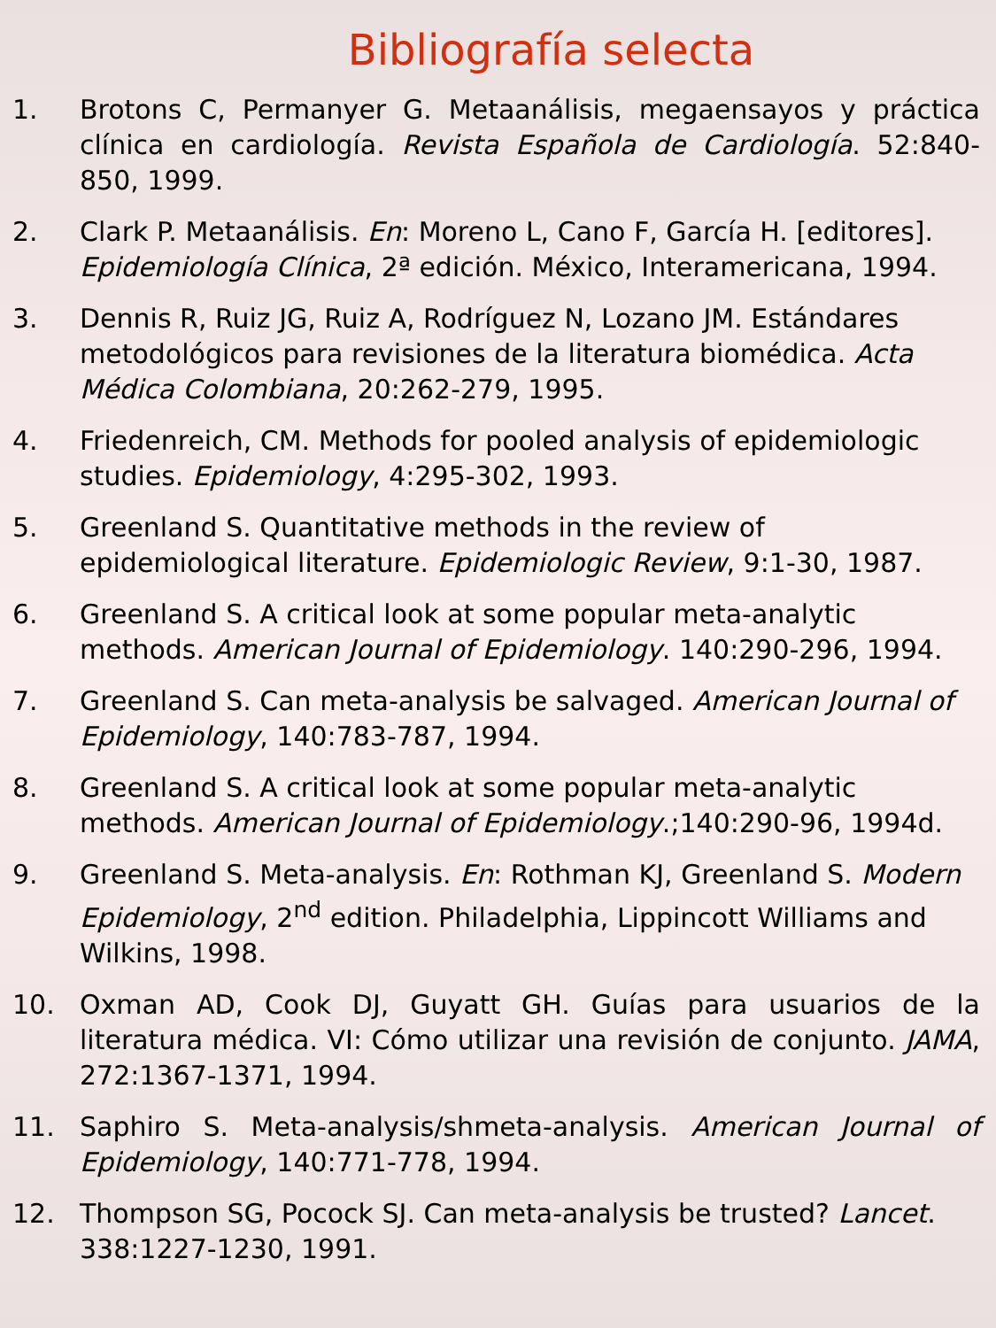Bibliografía selecta
1. Brotons C, Permanyer G. Metaanálisis, megaensayos y práctica clínica en cardiología. Revista Española de Cardiología. 52:840-850, 1999.
2. Clark P. Metaanálisis. En: Moreno L, Cano F, García H. [editores]. Epidemiología Clínica, 2ª edición. México, Interamericana, 1994.
3. Dennis R, Ruiz JG, Ruiz A, Rodríguez N, Lozano JM. Estándares metodológicos para revisiones de la literatura biomédica. Acta Médica Colombiana, 20:262-279, 1995.
4. Friedenreich, CM. Methods for pooled analysis of epidemiologic studies. Epidemiology, 4:295-302, 1993.
5. Greenland S. Quantitative methods in the review of epidemiological literature. Epidemiologic Review, 9:1-30, 1987.
6. Greenland S. A critical look at some popular meta-analytic methods. American Journal of Epidemiology. 140:290-296, 1994.
7. Greenland S. Can meta-analysis be salvaged. American Journal of Epidemiology, 140:783-787, 1994.
8. Greenland S. A critical look at some popular meta-analytic methods. American Journal of Epidemiology.;140:290-96, 1994d.
9. Greenland S. Meta-analysis. En: Rothman KJ, Greenland S. Modern Epidemiology, 2<sup>nd</sup> edition. Philadelphia, Lippincott Williams and Wilkins, 1998.
10. Oxman AD, Cook DJ, Guyatt GH. Guías para usuarios de la literatura médica. VI: Cómo utilizar una revisión de conjunto. JAMA, 272:1367-1371, 1994.
11. Saphiro S. Meta-analysis/shmeta-analysis. American Journal of Epidemiology, 140:771-778, 1994.
12. Thompson SG, Pocock SJ. Can meta-analysis be trusted? Lancet. 338:1227-1230, 1991.